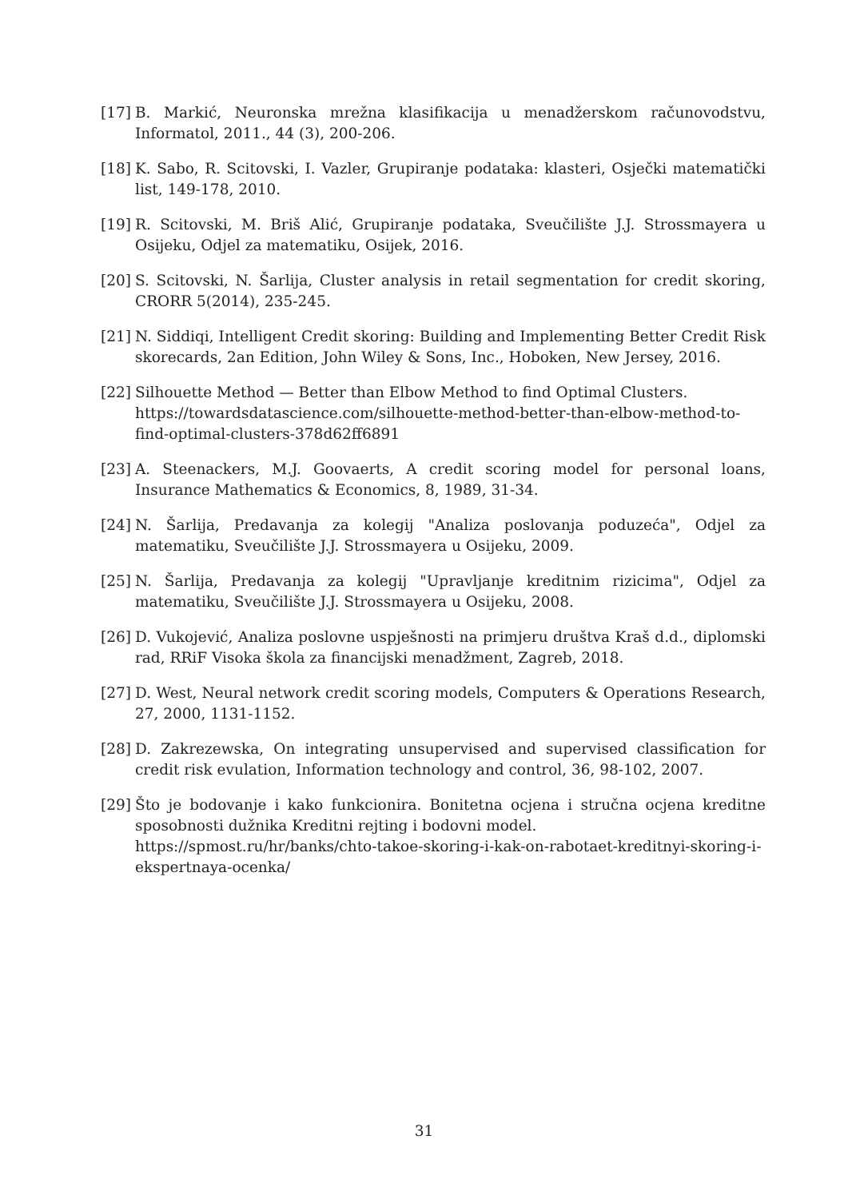[17] B. Markić, Neuronska mrežna klasifikacija u menadžerskom računovodstvu, Informatol, 2011., 44 (3), 200-206.
[18] K. Sabo, R. Scitovski, I. Vazler, Grupiranje podataka: klasteri, Osječki matematički list, 149-178, 2010.
[19] R. Scitovski, M. Briš Alić, Grupiranje podataka, Sveučilište J.J. Strossmayera u Osijeku, Odjel za matematiku, Osijek, 2016.
[20] S. Scitovski, N. Šarlija, Cluster analysis in retail segmentation for credit skoring, CRORR 5(2014), 235-245.
[21] N. Siddiqi, Intelligent Credit skoring: Building and Implementing Better Credit Risk skorecards, 2an Edition, John Wiley & Sons, Inc., Hoboken, New Jersey, 2016.
[22] Silhouette Method — Better than Elbow Method to find Optimal Clusters. https://towardsdatascience.com/silhouette-method-better-than-elbow-method-to-find-optimal-clusters-378d62ff6891
[23] A. Steenackers, M.J. Goovaerts, A credit scoring model for personal loans, Insurance Mathematics & Economics, 8, 1989, 31-34.
[24] N. Šarlija, Predavanja za kolegij "Analiza poslovanja poduzeća", Odjel za matematiku, Sveučilište J.J. Strossmayera u Osijeku, 2009.
[25] N. Šarlija, Predavanja za kolegij "Upravljanje kreditnim rizicima", Odjel za matematiku, Sveučilište J.J. Strossmayera u Osijeku, 2008.
[26] D. Vukojević, Analiza poslovne uspješnosti na primjeru društva Kraš d.d., diplomski rad, RRiF Visoka škola za financijski menadžment, Zagreb, 2018.
[27] D. West, Neural network credit scoring models, Computers & Operations Research, 27, 2000, 1131-1152.
[28] D. Zakrezewska, On integrating unsupervised and supervised classification for credit risk evulation, Information technology and control, 36, 98-102, 2007.
[29] Što je bodovanje i kako funkcionira. Bonitetna ocjena i stručna ocjena kreditne sposobnosti dužnika Kreditni rejting i bodovni model.
https://spmost.ru/hr/banks/chto-takoe-skoring-i-kak-on-rabotaet-kreditnyi-skoring-i-ekspertnaya-ocenka/
31